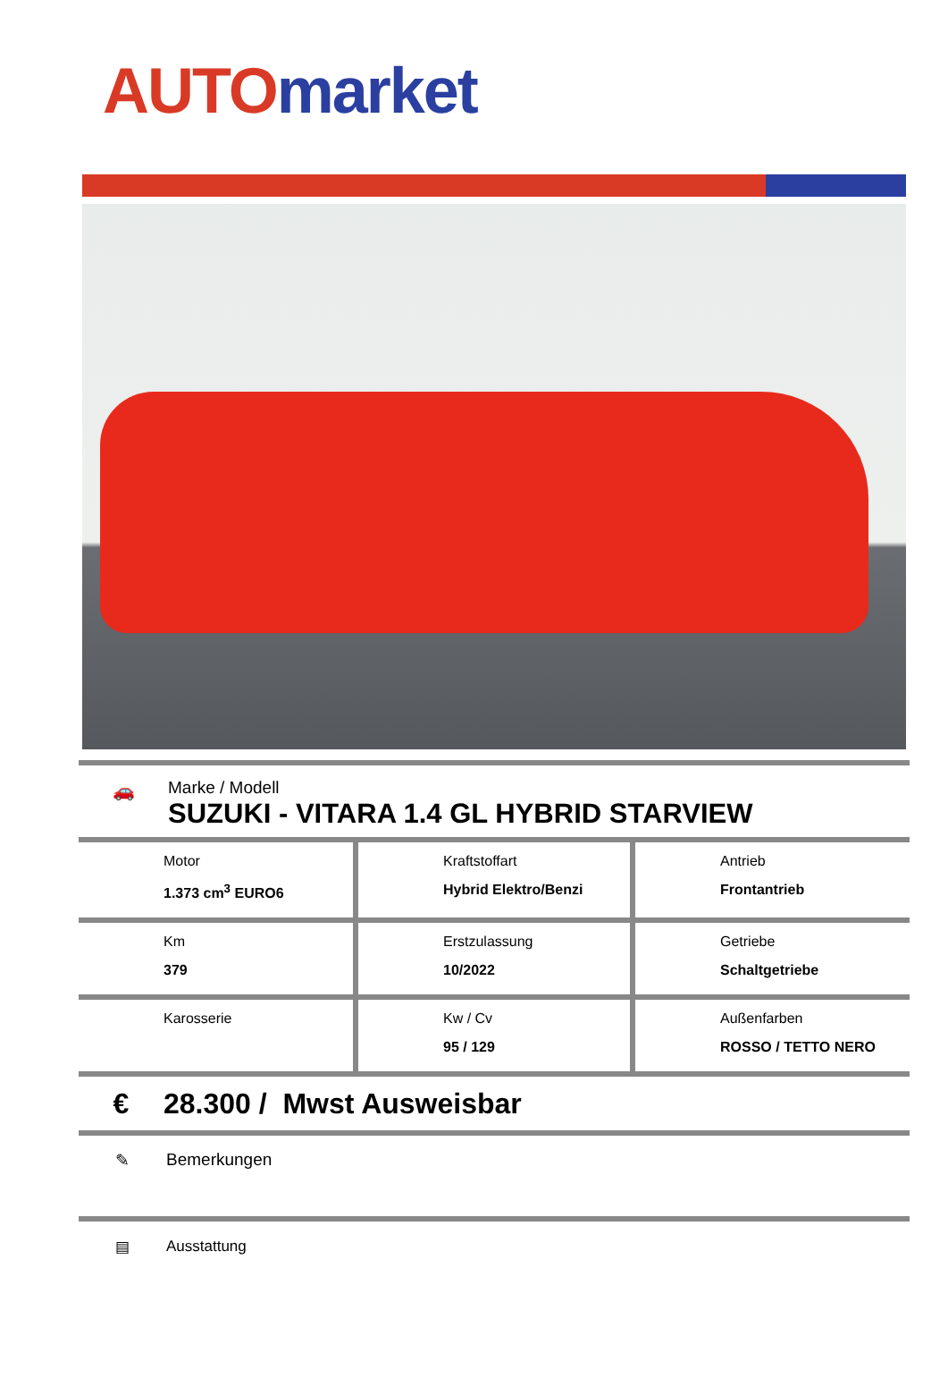AUTO market
🚗 Marke / Modell
SUZUKI - VITARA 1.4 GL HYBRID STARVIEW
| Motor 1.373 cm<sup>3</sup> EURO6 | Kraftstoffart Hybrid Elektro/Benzi | Antrieb Frontantrieb |
| Km 379 | Erstzulassung 10/2022 | Getriebe Schaltgetriebe |
| Karosserie | Kw / Cv 95 / 129 | Außenfarben ROSSO / TETTO NERO |
€ 28.300 / Mwst Ausweisbar
✎ Bemerkungen
▤ Ausstattung